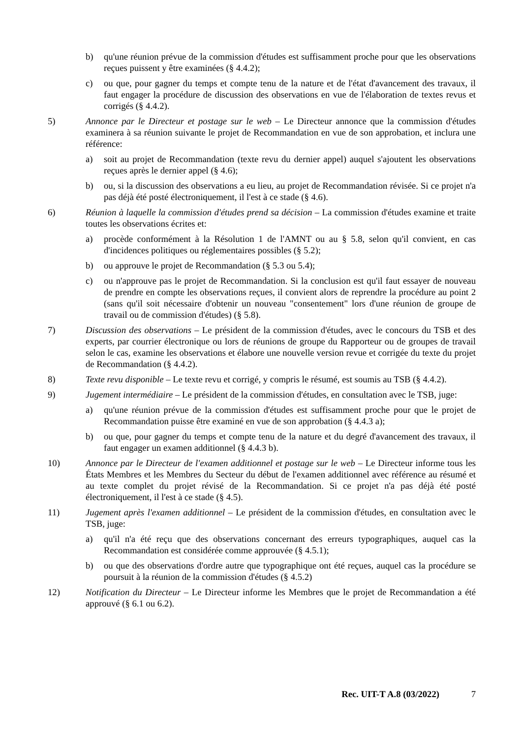b) qu'une réunion prévue de la commission d'études est suffisamment proche pour que les observations reçues puissent y être examinées (§ 4.4.2);
c) ou que, pour gagner du temps et compte tenu de la nature et de l'état d'avancement des travaux, il faut engager la procédure de discussion des observations en vue de l'élaboration de textes revus et corrigés (§ 4.4.2).
5) Annonce par le Directeur et postage sur le web – Le Directeur annonce que la commission d'études examinera à sa réunion suivante le projet de Recommandation en vue de son approbation, et inclura une référence:
a) soit au projet de Recommandation (texte revu du dernier appel) auquel s'ajoutent les observations reçues après le dernier appel (§ 4.6);
b) ou, si la discussion des observations a eu lieu, au projet de Recommandation révisée. Si ce projet n'a pas déjà été posté électroniquement, il l'est à ce stade (§ 4.6).
6) Réunion à laquelle la commission d'études prend sa décision – La commission d'études examine et traite toutes les observations écrites et:
a) procède conformément à la Résolution 1 de l'AMNT ou au § 5.8, selon qu'il convient, en cas d'incidences politiques ou réglementaires possibles (§ 5.2);
b) ou approuve le projet de Recommandation (§ 5.3 ou 5.4);
c) ou n'approuve pas le projet de Recommandation. Si la conclusion est qu'il faut essayer de nouveau de prendre en compte les observations reçues, il convient alors de reprendre la procédure au point 2 (sans qu'il soit nécessaire d'obtenir un nouveau "consentement" lors d'une réunion de groupe de travail ou de commission d'études) (§ 5.8).
7) Discussion des observations – Le président de la commission d'études, avec le concours du TSB et des experts, par courrier électronique ou lors de réunions de groupe du Rapporteur ou de groupes de travail selon le cas, examine les observations et élabore une nouvelle version revue et corrigée du texte du projet de Recommandation (§ 4.4.2).
8) Texte revu disponible – Le texte revu et corrigé, y compris le résumé, est soumis au TSB (§ 4.4.2).
9) Jugement intermédiaire – Le président de la commission d'études, en consultation avec le TSB, juge:
a) qu'une réunion prévue de la commission d'études est suffisamment proche pour que le projet de Recommandation puisse être examiné en vue de son approbation (§ 4.4.3 a);
b) ou que, pour gagner du temps et compte tenu de la nature et du degré d'avancement des travaux, il faut engager un examen additionnel (§ 4.4.3 b).
10) Annonce par le Directeur de l'examen additionnel et postage sur le web – Le Directeur informe tous les États Membres et les Membres du Secteur du début de l'examen additionnel avec référence au résumé et au texte complet du projet révisé de la Recommandation. Si ce projet n'a pas déjà été posté électroniquement, il l'est à ce stade (§ 4.5).
11) Jugement après l'examen additionnel – Le président de la commission d'études, en consultation avec le TSB, juge:
a) qu'il n'a été reçu que des observations concernant des erreurs typographiques, auquel cas la Recommandation est considérée comme approuvée (§ 4.5.1);
b) ou que des observations d'ordre autre que typographique ont été reçues, auquel cas la procédure se poursuit à la réunion de la commission d'études (§ 4.5.2)
12) Notification du Directeur – Le Directeur informe les Membres que le projet de Recommandation a été approuvé (§ 6.1 ou 6.2).
Rec. UIT-T A.8 (03/2022) 7